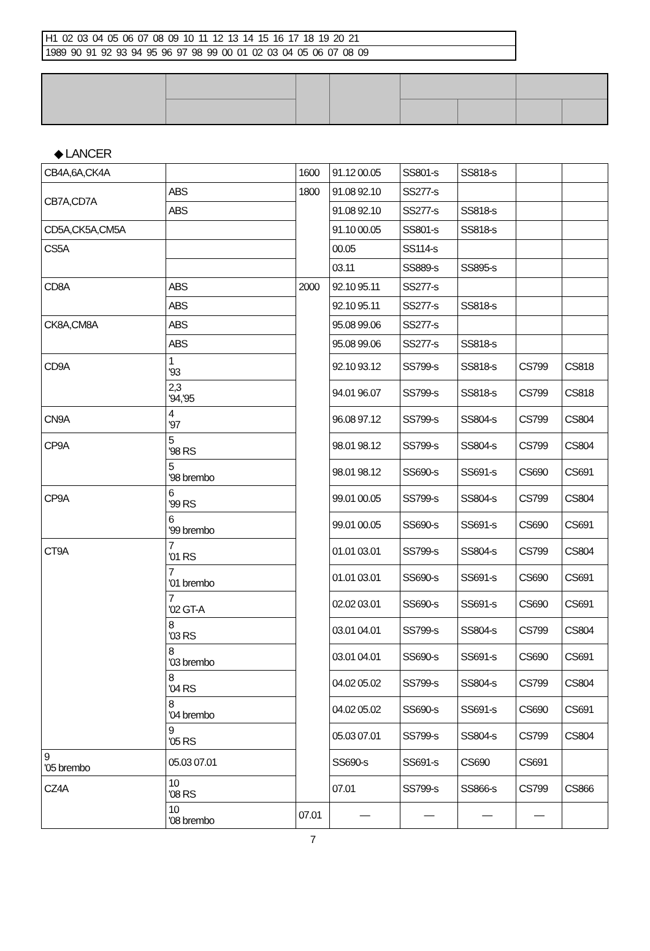| H1 02 03 04 05 06 07 08 09 10 11 12 13 14 15 16 17 18 19 20 21 |
| 1989 90 91 92 93 94 95 96 97 98 99 00 01 02 03 04 05 06 07 08 09 |
◆ LANCER
| CB4A,6A,CK4A | | 1600 | 91.12 00.05 | SS801-s | SS818-s | | |
| CB7A,CD7A | ABS | 1800 | 91.08 92.10 | SS277-s | | | |
| | ABS | | 91.08 92.10 | SS277-s | SS818-s | | |
| CD5A,CK5A,CM5A | | | 91.10 00.05 | SS801-s | SS818-s | | |
| CS5A | | | 00.05 | SS114-s | | | |
| | | | 03.11 | SS889-s | SS895-s | | |
| CD8A | ABS | 2000 | 92.10 95.11 | SS277-s | | | |
| | ABS | | 92.10 95.11 | SS277-s | SS818-s | | |
| CK8A,CM8A | ABS | | 95.08 99.06 | SS277-s | | | |
| | ABS | | 95.08 99.06 | SS277-s | SS818-s | | |
| CD9A | 1 '93 | | 92.10 93.12 | SS799-s | SS818-s | CS799 | CS818 |
| | 2,3 '94,'95 | | 94.01 96.07 | SS799-s | SS818-s | CS799 | CS818 |
| CN9A | 4 '97 | | 96.08 97.12 | SS799-s | SS804-s | CS799 | CS804 |
| CP9A | 5 '98 RS | | 98.01 98.12 | SS799-s | SS804-s | CS799 | CS804 |
| | 5 '98 brembo | | 98.01 98.12 | SS690-s | SS691-s | CS690 | CS691 |
| CP9A | 6 '99 RS | | 99.01 00.05 | SS799-s | SS804-s | CS799 | CS804 |
| | 6 '99 brembo | | 99.01 00.05 | SS690-s | SS691-s | CS690 | CS691 |
| CT9A | 7 '01 RS | | 01.01 03.01 | SS799-s | SS804-s | CS799 | CS804 |
| | 7 '01 brembo | | 01.01 03.01 | SS690-s | SS691-s | CS690 | CS691 |
| | 7 '02 GT-A | | 02.02 03.01 | SS690-s | SS691-s | CS690 | CS691 |
| | 8 '03 RS | | 03.01 04.01 | SS799-s | SS804-s | CS799 | CS804 |
| | 8 '03 brembo | | 03.01 04.01 | SS690-s | SS691-s | CS690 | CS691 |
| | 8 '04 RS | | 04.02 05.02 | SS799-s | SS804-s | CS799 | CS804 |
| | 8 '04 brembo | | 04.02 05.02 | SS690-s | SS691-s | CS690 | CS691 |
| | 9 '05 RS | | 05.03 07.01 | SS799-s | SS804-s | CS799 | CS804 |
| 9 '05 brembo | 05.03 07.01 | | SS690-s | SS691-s | CS690 | CS691 | |
| CZ4A | 10 '08 RS | | 07.01 | SS799-s | SS866-s | CS799 | CS866 |
| | 10 '08 brembo | 07.01 | — | — | — | — | |
7